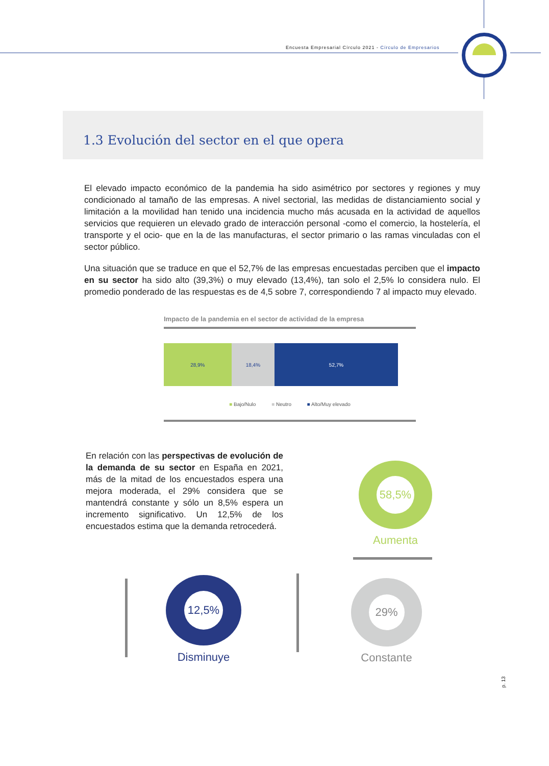Encuesta Empresarial Círculo 2021 - Círculo de Empresarios
1.3 Evolución del sector en el que opera
El elevado impacto económico de la pandemia ha sido asimétrico por sectores y regiones y muy condicionado al tamaño de las empresas. A nivel sectorial, las medidas de distanciamiento social y limitación a la movilidad han tenido una incidencia mucho más acusada en la actividad de aquellos servicios que requieren un elevado grado de interacción personal -como el comercio, la hostelería, el transporte y el ocio- que en la de las manufacturas, el sector primario o las ramas vinculadas con el sector público.
Una situación que se traduce en que el 52,7% de las empresas encuestadas perciben que el impacto en su sector ha sido alto (39,3%) o muy elevado (13,4%), tan solo el 2,5% lo considera nulo. El promedio ponderado de las respuestas es de 4,5 sobre 7, correspondiendo 7 al impacto muy elevado.
Impacto de la pandemia en el sector de actividad de la empresa
28,9% 18,4% 52,7%
■ Bajo/Nulo ■ Neutro ■ Alto/Muy elevado
En relación con las perspectivas de evolución de la demanda de su sector en España en 2021, más de la mitad de los encuestados espera una mejora moderada, el 29% considera que se mantendrá constante y sólo un 8,5% espera un incremento significativo. Un 12,5% de los encuestados estima que la demanda retrocederá.
58,5%
Aumenta
12,5%
Disminuye
29%
Constante
p. 13